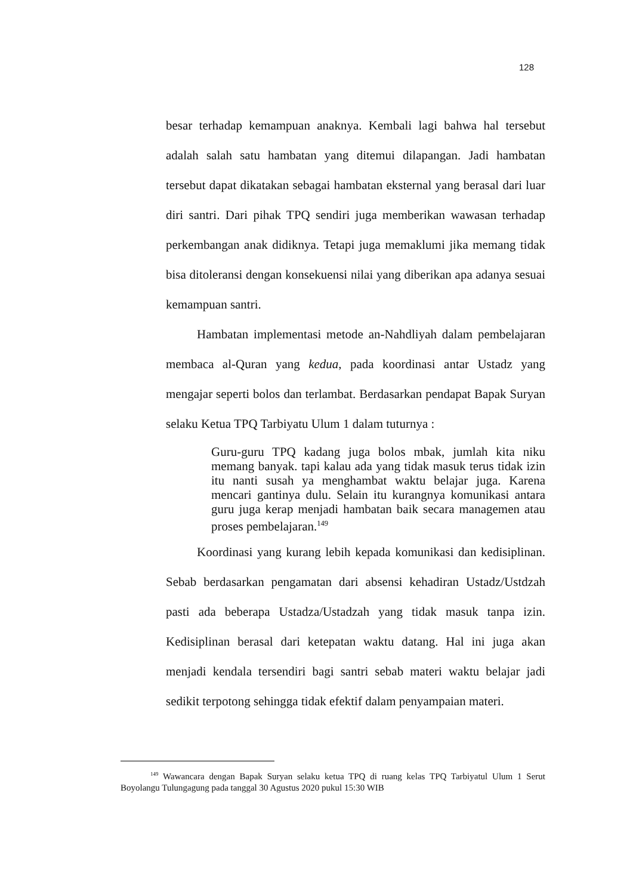128
besar terhadap kemampuan anaknya. Kembali lagi bahwa hal tersebut adalah salah satu hambatan yang ditemui dilapangan. Jadi hambatan tersebut dapat dikatakan sebagai hambatan eksternal yang berasal dari luar diri santri. Dari pihak TPQ sendiri juga memberikan wawasan terhadap perkembangan anak didiknya. Tetapi juga memaklumi jika memang tidak bisa ditoleransi dengan konsekuensi nilai yang diberikan apa adanya sesuai kemampuan santri.
Hambatan implementasi metode an-Nahdliyah dalam pembelajaran membaca al-Quran yang kedua, pada koordinasi antar Ustadz yang mengajar seperti bolos dan terlambat. Berdasarkan pendapat Bapak Suryan selaku Ketua TPQ Tarbiyatu Ulum 1 dalam tuturnya :
Guru-guru TPQ kadang juga bolos mbak, jumlah kita niku memang banyak. tapi kalau ada yang tidak masuk terus tidak izin itu nanti susah ya menghambat waktu belajar juga. Karena mencari gantinya dulu. Selain itu kurangnya komunikasi antara guru juga kerap menjadi hambatan baik secara managemen atau proses pembelajaran.<sup>149</sup>
Koordinasi yang kurang lebih kepada komunikasi dan kedisiplinan. Sebab berdasarkan pengamatan dari absensi kehadiran Ustadz/Ustdzah pasti ada beberapa Ustadza/Ustadzah yang tidak masuk tanpa izin. Kedisiplinan berasal dari ketepatan waktu datang. Hal ini juga akan menjadi kendala tersendiri bagi santri sebab materi waktu belajar jadi sedikit terpotong sehingga tidak efektif dalam penyampaian materi.
<sup>149</sup> Wawancara dengan Bapak Suryan selaku ketua TPQ di ruang kelas TPQ Tarbiyatul Ulum 1 Serut Boyolangu Tulungagung pada tanggal 30 Agustus 2020 pukul 15:30 WIB